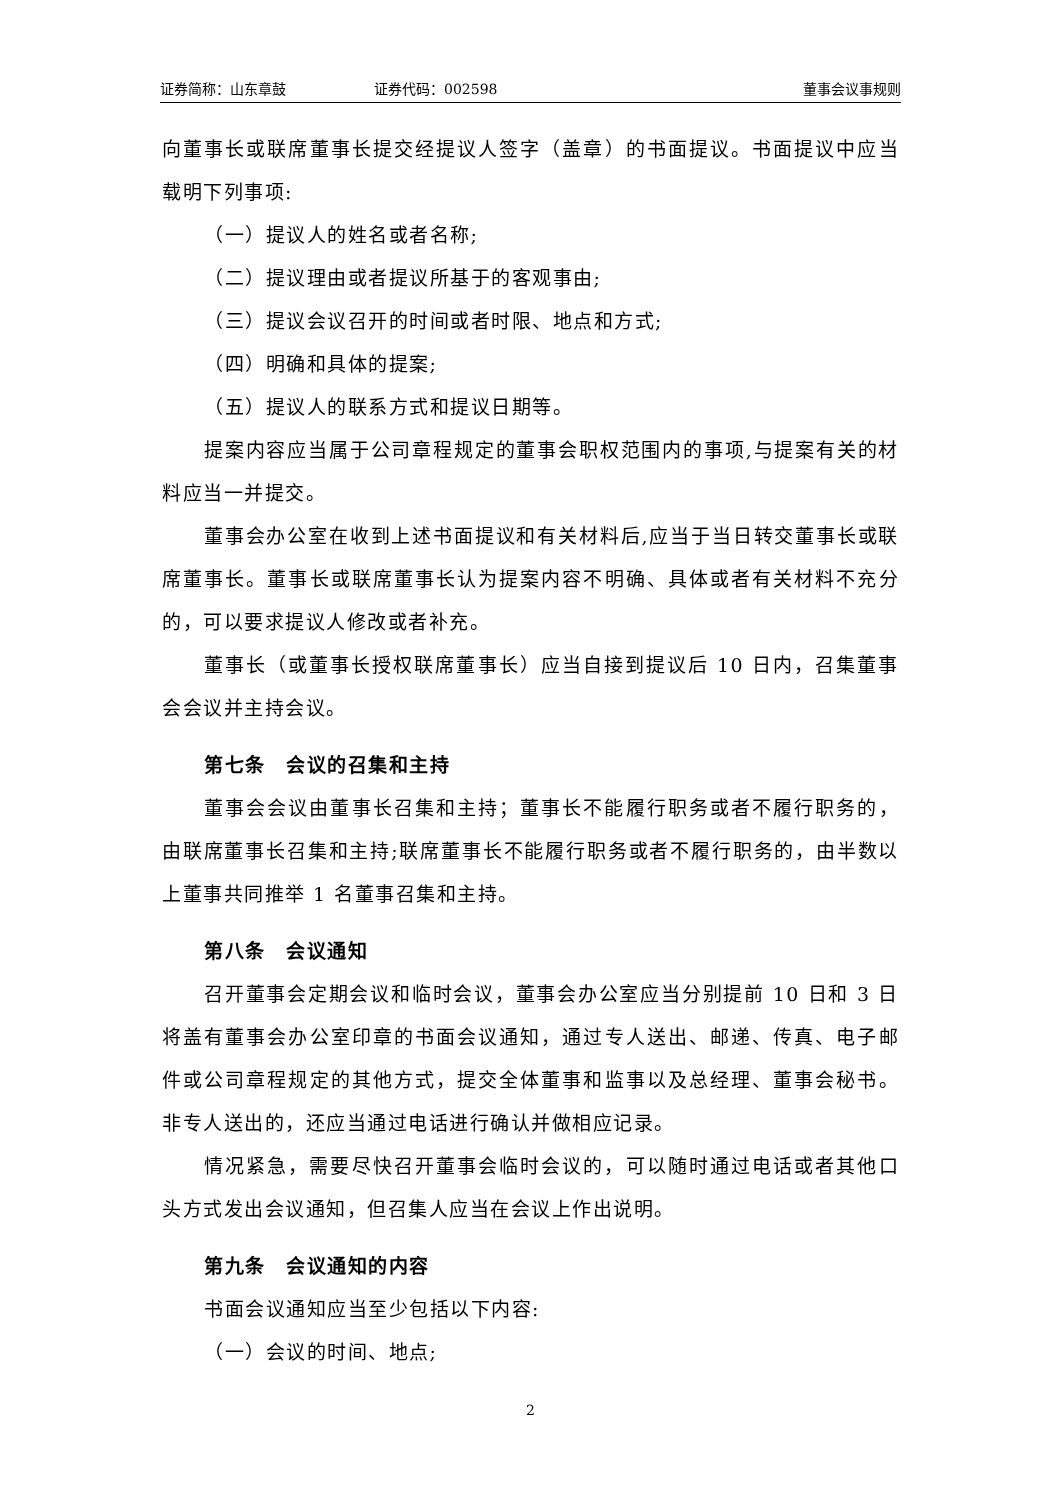证券简称：山东章鼓 证券代码：002598 董事会议事规则
向董事长或联席董事长提交经提议人签字（盖章）的书面提议。书面提议中应当载明下列事项:
（一）提议人的姓名或者名称;
（二）提议理由或者提议所基于的客观事由;
（三）提议会议召开的时间或者时限、地点和方式;
（四）明确和具体的提案;
（五）提议人的联系方式和提议日期等。
提案内容应当属于公司章程规定的董事会职权范围内的事项,与提案有关的材料应当一并提交。
董事会办公室在收到上述书面提议和有关材料后,应当于当日转交董事长或联席董事长。董事长或联席董事长认为提案内容不明确、具体或者有关材料不充分的，可以要求提议人修改或者补充。
董事长（或董事长授权联席董事长）应当自接到提议后 10 日内，召集董事会会议并主持会议。
第七条　会议的召集和主持
董事会会议由董事长召集和主持；董事长不能履行职务或者不履行职务的，由联席董事长召集和主持;联席董事长不能履行职务或者不履行职务的，由半数以上董事共同推举 1 名董事召集和主持。
第八条　会议通知
召开董事会定期会议和临时会议，董事会办公室应当分别提前 10 日和 3 日将盖有董事会办公室印章的书面会议通知，通过专人送出、邮递、传真、电子邮件或公司章程规定的其他方式，提交全体董事和监事以及总经理、董事会秘书。非专人送出的，还应当通过电话进行确认并做相应记录。
情况紧急，需要尽快召开董事会临时会议的，可以随时通过电话或者其他口头方式发出会议通知，但召集人应当在会议上作出说明。
第九条　会议通知的内容
书面会议通知应当至少包括以下内容:
（一）会议的时间、地点;
2